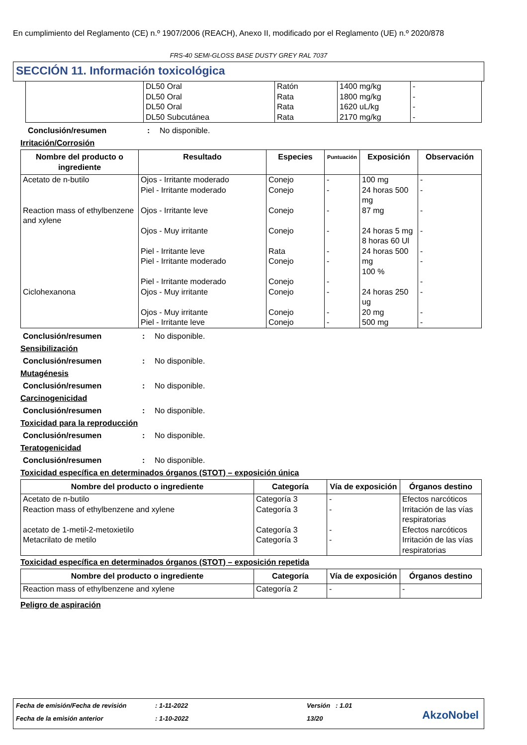En cumplimiento del Reglamento (CE) n.º 1907/2006 (REACH), Anexo II, modificado por el Reglamento (UE) n.º 2020/878
FRS-40 SEMI-GLOSS BASE DUSTY GREY RAL 7037
SECCIÓN 11. Información toxicológica
| | DL50 Oral DL50 Oral DL50 Oral DL50 Subcutánea | Ratón Rata Rata Rata | 1400 mg/kg 1800 mg/kg 1620 uL/kg 2170 mg/kg | - - - - |
Conclusión/resumen: No disponible.
Irritación/Corrosión
| Nombre del producto o ingrediente | Resultado | Especies | Puntuación | Exposición | Observación |
| --- | --- | --- | --- | --- | --- |
| Acetato de n-butilo | Ojos - Irritante moderado Piel - Irritante moderado | Conejo Conejo | - - | 100 mg 24 horas 500 mg | - - |
| Reaction mass of ethylbenzene and xylene | Ojos - Irritante leve Ojos - Muy irritante Piel - Irritante leve Piel - Irritante moderado Piel - Irritante moderado | Conejo Conejo Rata Conejo Conejo | - - - - - | 87 mg 24 horas 5 mg 8 horas 60 Ul 24 horas 500 mg 100 % | - - - - - |
| Ciclohexanona | Ojos - Muy irritante Ojos - Muy irritante Piel - Irritante leve | Conejo Conejo Conejo | - - - | 24 horas 250 ug 20 mg 500 mg | - - - |
Conclusión/resumen: No disponible.
Sensibilización
Conclusión/resumen: No disponible.
Mutagénesis
Conclusión/resumen: No disponible.
Carcinogenicidad
Conclusión/resumen: No disponible.
Toxicidad para la reproducción
Conclusión/resumen: No disponible.
Teratogenicidad
Conclusión/resumen: No disponible.
Toxicidad específica en determinados órganos (STOT) – exposición única
| Nombre del producto o ingrediente | Categoría | Vía de exposición | Órganos destino |
| --- | --- | --- | --- |
| Acetato de n-butilo Reaction mass of ethylbenzene and xylene acetato de 1-metil-2-metoxietilo Metacrilato de metilo | Categoría 3 Categoría 3 Categoría 3 Categoría 3 | - - - - | Efectos narcóticos Irritación de las vías respiratorias Efectos narcóticos Irritación de las vías respiratorias |
Toxicidad específica en determinados órganos (STOT) – exposición repetida
| Nombre del producto o ingrediente | Categoría | Vía de exposición | Órganos destino |
| --- | --- | --- | --- |
| Reaction mass of ethylbenzene and xylene | Categoría 2 | - | - |
Peligro de aspiración
Fecha de emisión/Fecha de revisión
: 1-11-2022 Versión : 1.01
Fecha de la emisión anterior : 1-10-2022 13/20 AkzoNobel